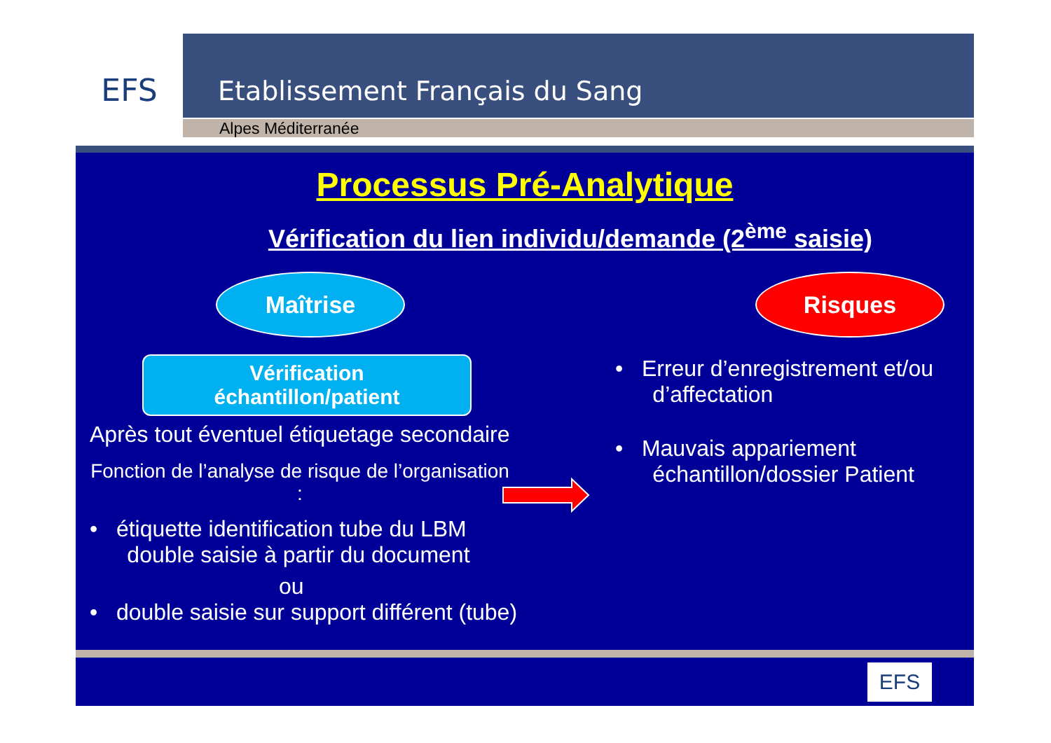EFS
Etablissement Français du Sang
Alpes Méditerranée
Processus Pré-Analytique
Vérification du lien individu/demande (2<sup>ème</sup> saisie)
Maîtrise
Vérification
échantillon/patient
Après tout éventuel étiquetage secondaire
Fonction de l’analyse de risque de l’organisation :
• étiquette identification tube du LBM
double saisie à partir du document
ou
• double saisie sur support différent (tube)
Risques
• Erreur d’enregistrement et/ou
d’affectation
• Mauvais appariement
échantillon/dossier Patient
EFS